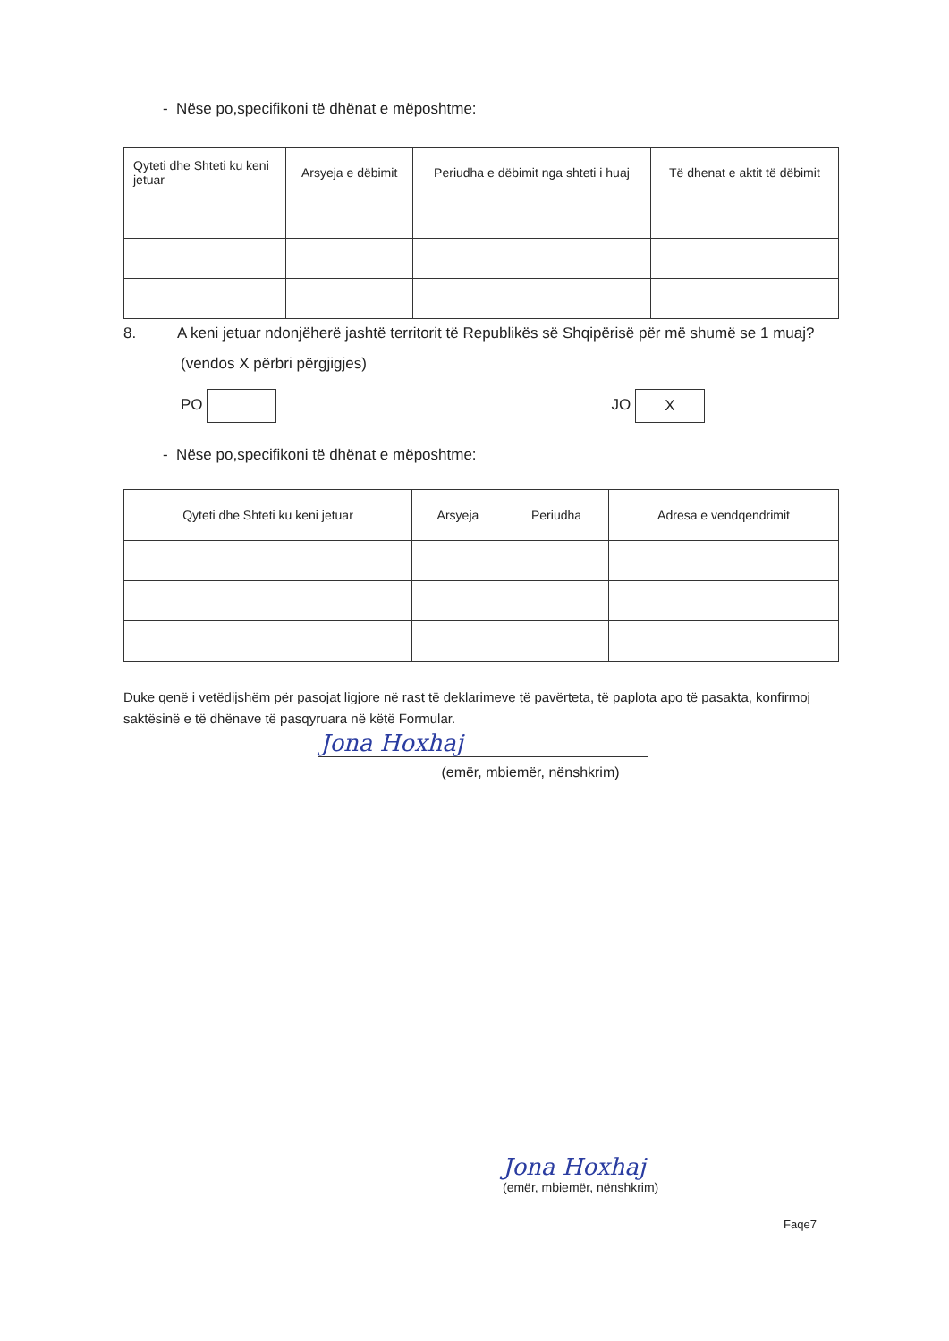- Nëse po,specifikoni të dhënat e mëposhtme:
| Qyteti dhe Shteti ku keni jetuar | Arsyeja e dëbimit | Periudha e dëbimit nga shteti i huaj | Të dhenat e aktit të dëbimit |
| --- | --- | --- | --- |
8. A keni jetuar ndonjëherë jashtë territorit të Republikës së Shqipërisë për më shumë se 1 muaj?
(vendos X përbri përgjigjes)
PO JO X
- Nëse po,specifikoni të dhënat e mëposhtme:
| Qyteti dhe Shteti ku keni jetuar | Arsyeja | Periudha | Adresa e vendqendrimit |
| --- | --- | --- | --- |
Duke qenë i vetëdijshëm për pasojat ligjore në rast të deklarimeve të pavërteta, të paplota apo të pasakta, konfirmoj saktësinë e të dhënave të pasqyruara në këtë Formular.
Jona Hoxhaj
(emër, mbiemër, nënshkrim)
Jona Hoxhaj
(emër, mbiemër, nënshkrim)
Faqe7